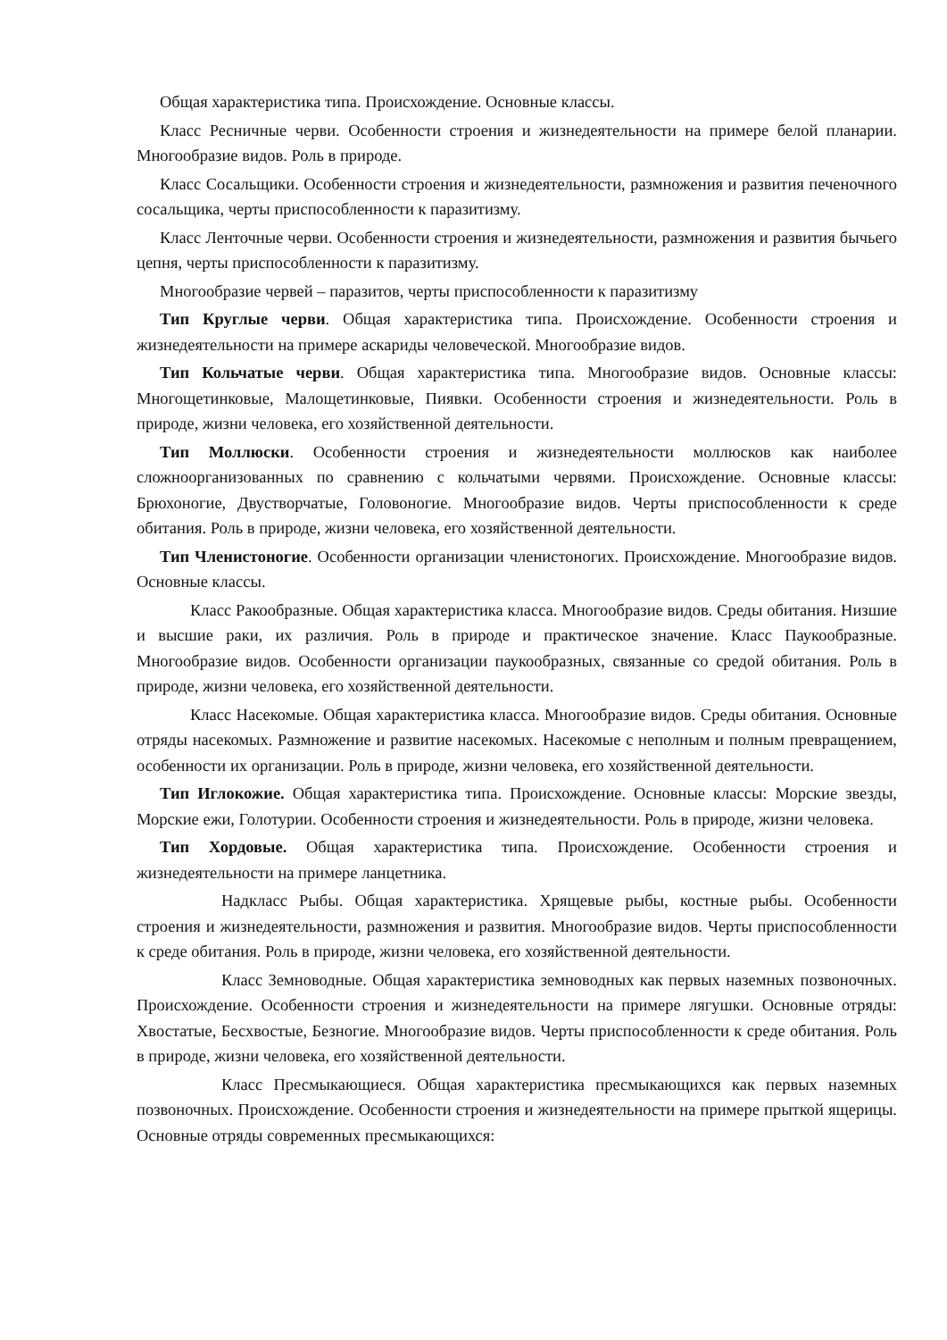Общая характеристика типа. Происхождение. Основные классы.
Класс Ресничные черви. Особенности строения и жизнедеятельности на примере белой планарии. Многообразие видов. Роль в природе.
Класс Сосальщики. Особенности строения и жизнедеятельности, размножения и развития печеночного сосальщика, черты приспособленности к паразитизму.
Класс Ленточные черви. Особенности строения и жизнедеятельности, размножения и развития бычьего цепня, черты приспособленности к паразитизму.
Многообразие червей – паразитов, черты приспособленности к паразитизму
Тип Круглые черви. Общая характеристика типа. Происхождение. Особенности строения и жизнедеятельности на примере аскариды человеческой. Многообразие видов.
Тип Кольчатые черви. Общая характеристика типа. Многообразие видов. Основные классы: Многощетинковые, Малощетинковые, Пиявки. Особенности строения и жизнедеятельности. Роль в природе, жизни человека, его хозяйственной деятельности.
Тип Моллюски. Особенности строения и жизнедеятельности моллюсков как наиболее сложноорганизованных по сравнению с кольчатыми червями. Происхождение. Основные классы: Брюхоногие, Двустворчатые, Головоногие. Многообразие видов. Черты приспособленности к среде обитания. Роль в природе, жизни человека, его хозяйственной деятельности.
Тип Членистоногие. Особенности организации членистоногих. Происхождение. Многообразие видов. Основные классы.
Класс Ракообразные. Общая характеристика класса. Многообразие видов. Среды обитания. Низшие и высшие раки, их различия. Роль в природе и практическое значение. Класс Паукообразные. Многообразие видов. Особенности организации паукообразных, связанные со средой обитания. Роль в природе, жизни человека, его хозяйственной деятельности.
Класс Насекомые. Общая характеристика класса. Многообразие видов. Среды обитания. Основные отряды насекомых. Размножение и развитие насекомых. Насекомые с неполным и полным превращением, особенности их организации. Роль в природе, жизни человека, его хозяйственной деятельности.
Тип Иглокожие. Общая характеристика типа. Происхождение. Основные классы: Морские звезды, Морские ежи, Голотурии. Особенности строения и жизнедеятельности. Роль в природе, жизни человека.
Тип Хордовые. Общая характеристика типа. Происхождение. Особенности строения и жизнедеятельности на примере ланцетника.
Надкласс Рыбы. Общая характеристика. Хрящевые рыбы, костные рыбы. Особенности строения и жизнедеятельности, размножения и развития. Многообразие видов. Черты приспособленности к среде обитания. Роль в природе, жизни человека, его хозяйственной деятельности.
Класс Земноводные. Общая характеристика земноводных как первых наземных позвоночных. Происхождение. Особенности строения и жизнедеятельности на примере лягушки. Основные отряды: Хвостатые, Бесхвостые, Безногие. Многообразие видов. Черты приспособленности к среде обитания. Роль в природе, жизни человека, его хозяйственной деятельности.
Класс Пресмыкающиеся. Общая характеристика пресмыкающихся как первых наземных позвоночных. Происхождение. Особенности строения и жизнедеятельности на примере прыткой ящерицы. Основные отряды современных пресмыкающихся: